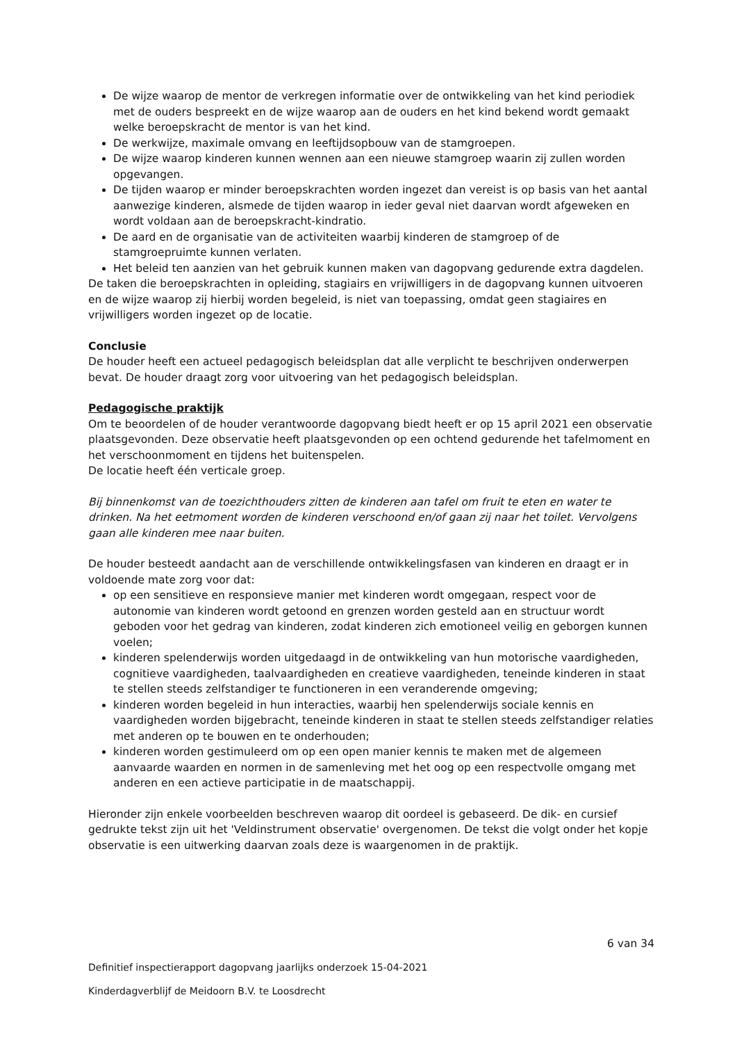De wijze waarop de mentor de verkregen informatie over de ontwikkeling van het kind periodiek met de ouders bespreekt en de wijze waarop aan de ouders en het kind bekend wordt gemaakt welke beroepskracht de mentor is van het kind.
De werkwijze, maximale omvang en leeftijdsopbouw van de stamgroepen.
De wijze waarop kinderen kunnen wennen aan een nieuwe stamgroep waarin zij zullen worden opgevangen.
De tijden waarop er minder beroepskrachten worden ingezet dan vereist is op basis van het aantal aanwezige kinderen, alsmede de tijden waarop in ieder geval niet daarvan wordt afgeweken en wordt voldaan aan de beroepskracht-kindratio.
De aard en de organisatie van de activiteiten waarbij kinderen de stamgroep of de stamgroepruimte kunnen verlaten.
Het beleid ten aanzien van het gebruik kunnen maken van dagopvang gedurende extra dagdelen.
De taken die beroepskrachten in opleiding, stagiairs en vrijwilligers in de dagopvang kunnen uitvoeren en de wijze waarop zij hierbij worden begeleid, is niet van toepassing, omdat geen stagiaires en vrijwilligers worden ingezet op de locatie.
Conclusie
De houder heeft een actueel pedagogisch beleidsplan dat alle verplicht te beschrijven onderwerpen bevat. De houder draagt zorg voor uitvoering van het pedagogisch beleidsplan.
Pedagogische praktijk
Om te beoordelen of de houder verantwoorde dagopvang biedt heeft er op 15 april 2021 een observatie plaatsgevonden. Deze observatie heeft plaatsgevonden op een ochtend gedurende het tafelmoment en het verschoonmoment en tijdens het buitenspelen.
De locatie heeft één verticale groep.
Bij binnenkomst van de toezichthouders zitten de kinderen aan tafel om fruit te eten en water te drinken. Na het eetmoment worden de kinderen verschoond en/of gaan zij naar het toilet. Vervolgens gaan alle kinderen mee naar buiten.
De houder besteedt aandacht aan de verschillende ontwikkelingsfasen van kinderen en draagt er in voldoende mate zorg voor dat:
op een sensitieve en responsieve manier met kinderen wordt omgegaan, respect voor de autonomie van kinderen wordt getoond en grenzen worden gesteld aan en structuur wordt geboden voor het gedrag van kinderen, zodat kinderen zich emotioneel veilig en geborgen kunnen voelen;
kinderen spelenderwijs worden uitgedaagd in de ontwikkeling van hun motorische vaardigheden, cognitieve vaardigheden, taalvaardigheden en creatieve vaardigheden, teneinde kinderen in staat te stellen steeds zelfstandiger te functioneren in een veranderende omgeving;
kinderen worden begeleid in hun interacties, waarbij hen spelenderwijs sociale kennis en vaardigheden worden bijgebracht, teneinde kinderen in staat te stellen steeds zelfstandiger relaties met anderen op te bouwen en te onderhouden;
kinderen worden gestimuleerd om op een open manier kennis te maken met de algemeen aanvaarde waarden en normen in de samenleving met het oog op een respectvolle omgang met anderen en een actieve participatie in de maatschappij.
Hieronder zijn enkele voorbeelden beschreven waarop dit oordeel is gebaseerd. De dik- en cursief gedrukte tekst zijn uit het 'Veldinstrument observatie' overgenomen. De tekst die volgt onder het kopje observatie is een uitwerking daarvan zoals deze is waargenomen in de praktijk.
6 van 34
Definitief inspectierapport dagopvang jaarlijks onderzoek 15-04-2021
Kinderdagverblijf de Meidoorn B.V. te Loosdrecht